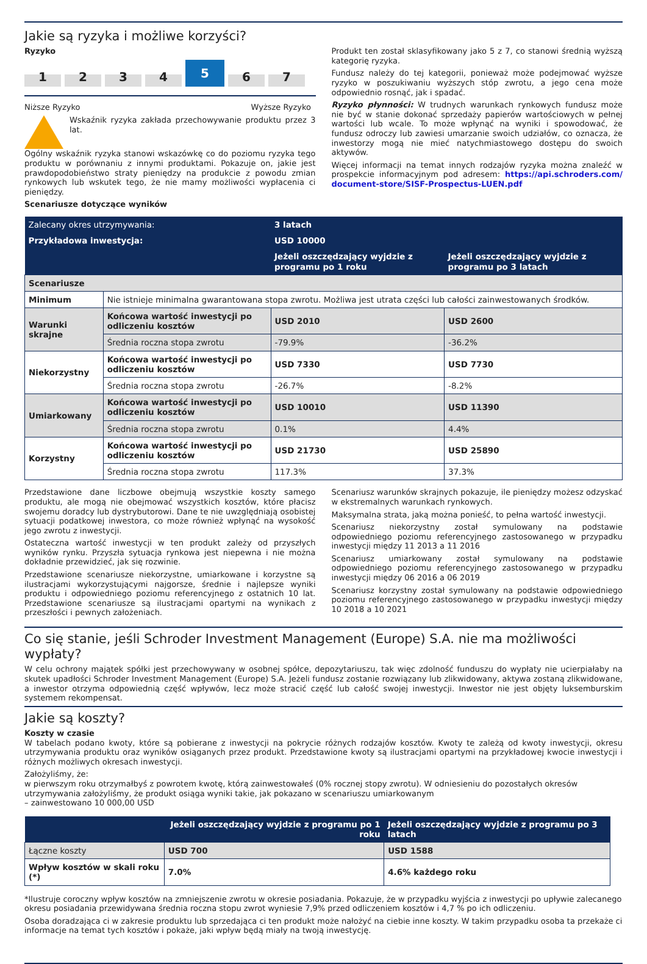Jakie są ryzyka i możliwe korzyści?
Ryzyko
1
2
3
4
5
6
7
Niższe Ryzyko Wyższe Ryzyko
Wskaźnik ryzyka zakłada przechowywanie produktu przez 3 lat.
Ogólny wskaźnik ryzyka stanowi wskazówkę co do poziomu ryzyka tego produktu w porównaniu z innymi produktami. Pokazuje on, jakie jest prawdopodobieństwo straty pieniędzy na produkcie z powodu zmian rynkowych lub wskutek tego, że nie mamy możliwości wypłacenia ci pieniędzy.
Scenariusze dotyczące wyników
Produkt ten został sklasyfikowany jako 5 z 7, co stanowi średnią wyższą kategorię ryzyka.
Fundusz należy do tej kategorii, ponieważ może podejmować wyższe ryzyko w poszukiwaniu wyższych stóp zwrotu, a jego cena może odpowiednio rosnąć, jak i spadać.
Ryzyko płynności: W trudnych warunkach rynkowych fundusz może nie być w stanie dokonać sprzedaży papierów wartościowych w pełnej wartości lub wcale. To może wpłynąć na wyniki i spowodować, że fundusz odroczy lub zawiesi umarzanie swoich udziałów, co oznacza, że inwestorzy mogą nie mieć natychmiastowego dostępu do swoich aktywów.
Więcej informacji na temat innych rodzajów ryzyka można znaleźć w prospekcie informacyjnym pod adresem: https://api.schroders.com/ document-store/SISF-Prospectus-LUEN.pdf
| Zalecany okres utrzymywania: | | 3 latach | |
| Przykładowa inwestycja: | | USD 10000 | |
| | | Jeżeli oszczędzający wyjdzie z programu po 1 roku | Jeżeli oszczędzający wyjdzie z programu po 3 latach |
| Scenariusze | | | |
| Minimum | Nie istnieje minimalna gwarantowana stopa zwrotu. Możliwa jest utrata części lub całości zainwestowanych środków. | | |
| Warunki skrajne | Końcowa wartość inwestycji po odliczeniu kosztów | USD 2010 | USD 2600 |
| | Średnia roczna stopa zwrotu | -79.9% | -36.2% |
| Niekorzystny | Końcowa wartość inwestycji po odliczeniu kosztów | USD 7330 | USD 7730 |
| | Średnia roczna stopa zwrotu | -26.7% | -8.2% |
| Umiarkowany | Końcowa wartość inwestycji po odliczeniu kosztów | USD 10010 | USD 11390 |
| | Średnia roczna stopa zwrotu | 0.1% | 4.4% |
| Korzystny | Końcowa wartość inwestycji po odliczeniu kosztów | USD 21730 | USD 25890 |
| | Średnia roczna stopa zwrotu | 117.3% | 37.3% |
Przedstawione dane liczbowe obejmują wszystkie koszty samego produktu, ale mogą nie obejmować wszystkich kosztów, które płacisz swojemu doradcy lub dystrybutorowi. Dane te nie uwzględniają osobistej sytuacji podatkowej inwestora, co może również wpłynąć na wysokość jego zwrotu z inwestycji.
Ostateczna wartość inwestycji w ten produkt zależy od przyszłych wyników rynku. Przyszła sytuacja rynkowa jest niepewna i nie można dokładnie przewidzieć, jak się rozwinie.
Przedstawione scenariusze niekorzystne, umiarkowane i korzystne są ilustracjami wykorzystującymi najgorsze, średnie i najlepsze wyniki produktu i odpowiedniego poziomu referencyjnego z ostatnich 10 lat. Przedstawione scenariusze są ilustracjami opartymi na wynikach z przeszłości i pewnych założeniach.
Scenariusz warunków skrajnych pokazuje, ile pieniędzy możesz odzyskać w ekstremalnych warunkach rynkowych.
Maksymalna strata, jaką można ponieść, to pełna wartość inwestycji.
Scenariusz niekorzystny został symulowany na podstawie odpowiedniego poziomu referencyjnego zastosowanego w przypadku inwestycji między 11 2013 a 11 2016
Scenariusz umiarkowany został symulowany na podstawie odpowiedniego poziomu referencyjnego zastosowanego w przypadku inwestycji między 06 2016 a 06 2019
Scenariusz korzystny został symulowany na podstawie odpowiedniego poziomu referencyjnego zastosowanego w przypadku inwestycji między 10 2018 a 10 2021
Co się stanie, jeśli Schroder Investment Management (Europe) S.A. nie ma możliwości wypłaty?
W celu ochrony majątek spółki jest przechowywany w osobnej spółce, depozytariuszu, tak więc zdolność funduszu do wypłaty nie ucierpiałaby na skutek upadłości Schroder Investment Management (Europe) S.A. Jeżeli fundusz zostanie rozwiązany lub zlikwidowany, aktywa zostaną zlikwidowane, a inwestor otrzyma odpowiednią część wpływów, lecz może stracić część lub całość swojej inwestycji. Inwestor nie jest objęty luksemburskim systemem rekompensat.
Jakie są koszty?
Koszty w czasie
W tabelach podano kwoty, które są pobierane z inwestycji na pokrycie różnych rodzajów kosztów. Kwoty te zależą od kwoty inwestycji, okresu utrzymywania produktu oraz wyników osiąganych przez produkt. Przedstawione kwoty są ilustracjami opartymi na przykładowej kwocie inwestycji i różnych możliwych okresach inwestycji.
Założyliśmy, że:
w pierwszym roku otrzymałbyś z powrotem kwotę, którą zainwestowałeś (0% rocznej stopy zwrotu). W odniesieniu do pozostałych okresów utrzymywania założyliśmy, że produkt osiąga wyniki takie, jak pokazano w scenariuszu umiarkowanym
– zainwestowano 10 000,00 USD
| | Jeżeli oszczędzający wyjdzie z programu po 1 roku | Jeżeli oszczędzający wyjdzie z programu po 3 latach |
| Łączne koszty | USD 700 | USD 1588 |
| Wpływ kosztów w skali roku (*) | 7.0% | 4.6% każdego roku |
*Ilustruje coroczny wpływ kosztów na zmniejszenie zwrotu w okresie posiadania. Pokazuje, że w przypadku wyjścia z inwestycji po upływie zalecanego okresu posiadania przewidywana średnia roczna stopu zwrot wyniesie 7,9% przed odliczeniem kosztów i 4,7 % po ich odliczeniu.
Osoba doradzająca ci w zakresie produktu lub sprzedająca ci ten produkt może nałożyć na ciebie inne koszty. W takim przypadku osoba ta przekaże ci informacje na temat tych kosztów i pokaże, jaki wpływ będą miały na twoją inwestycję.